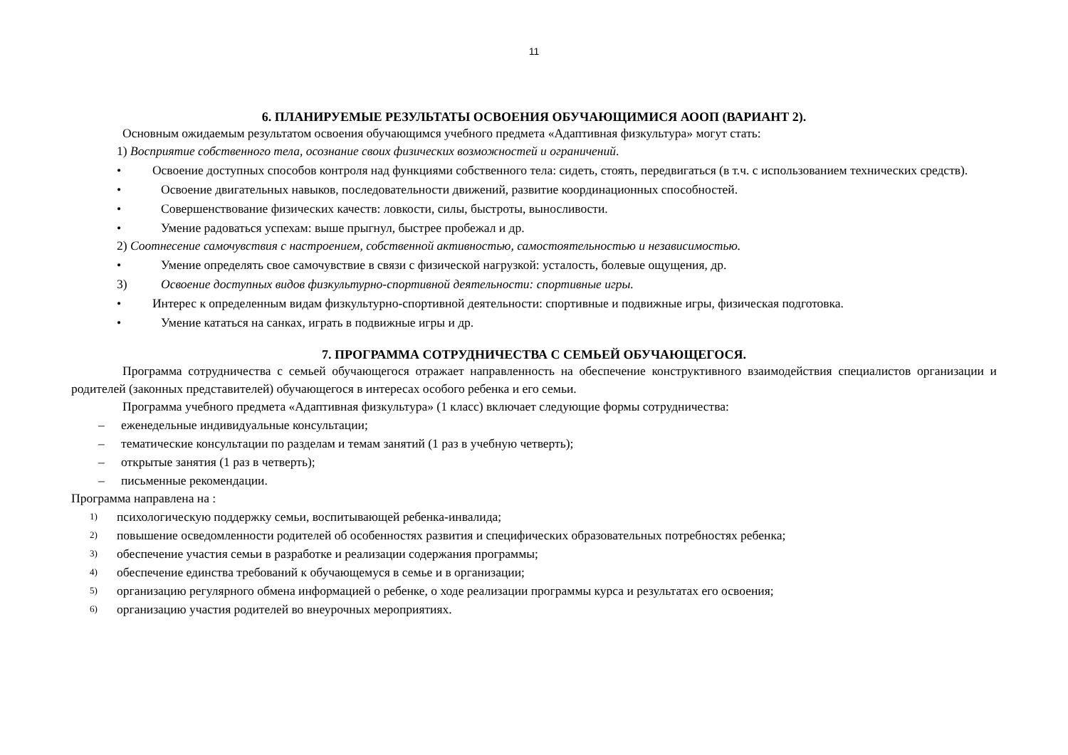11
6. ПЛАНИРУЕМЫЕ РЕЗУЛЬТАТЫ ОСВОЕНИЯ ОБУЧАЮЩИМИСЯ АООП (ВАРИАНТ 2).
Основным ожидаемым результатом освоения обучающимся учебного предмета «Адаптивная физкультура» могут стать:
1) Восприятие собственного тела, осознание своих физических возможностей и ограничений.
• Освоение доступных способов контроля над функциями собственного тела: сидеть, стоять, передвигаться (в т.ч. с использованием технических средств).
• Освоение двигательных навыков, последовательности движений, развитие координационных способностей.
• Совершенствование физических качеств: ловкости, силы, быстроты, выносливости.
• Умение радоваться успехам: выше прыгнул, быстрее пробежал и др.
2) Соотнесение самочувствия с настроением, собственной активностью, самостоятельностью и независимостью.
• Умение определять свое самочувствие в связи с физической нагрузкой: усталость, болевые ощущения, др.
3) Освоение доступных видов физкультурно-спортивной деятельности: спортивные игры.
• Интерес к определенным видам физкультурно-спортивной деятельности: спортивные и подвижные игры, физическая подготовка.
• Умение кататься на санках, играть в подвижные игры и др.
7. ПРОГРАММА СОТРУДНИЧЕСТВА С СЕМЬЕЙ ОБУЧАЮЩЕГОСЯ.
Программа сотрудничества с семьей обучающегося отражает направленность на обеспечение конструктивного взаимодействия специалистов организации и родителей (законных представителей) обучающегося в интересах особого ребенка и его семьи.
Программа учебного предмета «Адаптивная физкультура» (1 класс) включает следующие формы сотрудничества:
– еженедельные индивидуальные консультации;
– тематические консультации по разделам и темам занятий (1 раз в учебную четверть);
– открытые занятия (1 раз в четверть);
– письменные рекомендации.
Программа направлена на :
1) психологическую поддержку семьи, воспитывающей ребенка-инвалида;
2) повышение осведомленности родителей об особенностях развития и специфических образовательных потребностях ребенка;
3) обеспечение участия семьи в разработке и реализации содержания программы;
4) обеспечение единства требований к обучающемуся в семье и в организации;
5) организацию регулярного обмена информацией о ребенке, о ходе реализации программы курса и результатах его освоения;
6) организацию участия родителей во внеурочных мероприятиях.